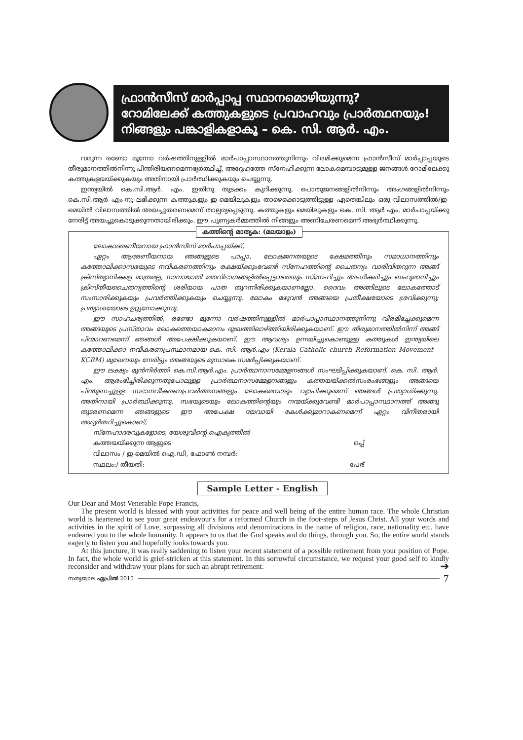ഫ്രാൻസീസ് മാർപ്പാപ്പ സ്ഥാനമൊഴിയുന്നു?
റോമിലേക്ക് കത്തുകളുടെ പ്രവാഹവും പ്രാർത്ഥനയും!
നിങ്ങളും പങ്കാളികളാകൂ – കെ. സി. ആർ. എം.
വരുന്ന രണ്ടോ മൂന്നോ വർഷത്തിനുള്ളിൽ മാർപാപ്പാസ്ഥാനത്തുനിന്നും വിരമിക്കുമെന്ന ഫ്രാൻസീസ് മാർപ്പാപ്പയുടെ തീരുമാനത്തിൽനിന്നു പിന്തിരിയണമെന്നഭ്യർത്ഥിച്ച്, അദ്ദേഹത്തേ സ്നേഹിക്കുന്ന ലോകമെമ്പാടുമുള്ള ജനങ്ങൾ റോമിലേക്കു കത്തുകളയയ്ക്കുകയും അതിനായി പ്രാർത്ഥിക്കുകയും ചെയ്യുന്നു.
ഇന്ത്യയിൽ കെ.സി.ആർ. എം. ഇതിനു തുടക്കം കുറിക്കുന്നു. പൊതുജനങ്ങളിൽനിന്നും അംഗങ്ങളിൽനിന്നും കെ.സി.ആർ എം-നു ലഭിക്കുന്ന കത്തുകളും ഇ-മെയിലുകളും താഴെക്കൊടുത്തിട്ടുള്ള ഏതെങ്കിലും ഒരു വിലാസത്തിൽ/ഇ-മെയിൽ വിലാസത്തിൽ അയച്ചുതരണമെന്ന് താല്പര്യപ്പെടുന്നു. കത്തുകളും മെയിലുകളും കെ. സി. ആർ എം. മാർപാപ്പയ്ക്കു നേരിട്ട് അയച്ചുകൊടുക്കുന്നതായിരിക്കും. ഈ പുണ്യകർമ്മത്തിൽ നിങ്ങളും അണിചേരണമെന്ന് അഭ്യർത്ഥിക്കുന്നു.
കത്തിന്റെ മാതൃക: (മലയാളം)
ലോകാദരണീയനായ ഫ്രാൻസീസ് മാർപാപ്പയ്ക്ക്,
ഏറ്റം ആദരണീയനായ ഞങ്ങളുടെ പാപ്പാ, ലോകജനതയുടെ ക്ഷേമത്തിനും സമാധാനത്തിനും കത്തോലിക്കാസഭയുടെ നവീകരണത്തിനും രക്ഷയ്ക്കുംവേണ്ടി സ്നേഹത്തിന്റെ ചൈതന്യം വാരിവിതറുന്ന അങ്ങ് ക്രിസ്ത്യാനികളെ മാത്രമല്ല, നാനാജാതി മതവിഭാഗങ്ങളിൽപ്പെട്ടവരെയും സ്നേഹിച്ചും അംഗീകരിച്ചും ബഹുമാനിച്ചും ക്രിസ്തീയചൈതന്യത്തിന്റെ ശരിയായ പാത തുറന്നിരിക്കുകയാണല്ലോ. ദൈവം അങ്ങിലൂടെ ലോകത്തോട് സംസാരിക്കുകയും പ്രവർത്തിക്കുകയും ചെയ്യുന്നു. ലോകം മഴുവൻ അങ്ങയെ പ്രതീക്ഷയോടെ ശ്രവിക്കുന്നു; പ്രത്യാശയോടെ ഉറ്റുനോക്കുന്നു.
ഈ സാഹചര്യത്തിൽ, രണ്ടോ മൂന്നോ വർഷത്തിനുള്ളിൽ മാർപാപ്പാസ്ഥാനത്തുനിന്നു വിരമിച്ചേക്കുമെന്ന അങ്ങയുടെ പ്രസ്താവം ലോകത്തെയാകമാനം ദുഃഖത്തിലാഴ്ത്തിയിരിക്കുകയാണ്. ഈ തീരുമാനത്തിൽനിന്ന് അങ്ങ് പിന്മാറണമെന്ന് ഞങ്ങൾ അപേക്ഷിക്കുകയാണ്. ഈ ആവശ്യം ഉന്നയിച്ചുകൊണ്ടുള്ള കത്തുകൾ ഇന്ത്യയിലെ കത്തോലിക്കാ നവീകരണപ്രസ്ഥാനമായ കെ. സി. ആർ.എം (Kerala Catholic church Reformation Movement - KCRM) മുഖേനയും നേരിട്ടും അങ്ങയുടെ മുമ്പാകെ സമർപ്പിക്കുകയാണ്.
ഈ ലക്ഷ്യം മുൻനിർത്തി കെ.സി.ആർ.എം. പ്രാർത്ഥനാസമ്മേളനങ്ങൾ സംഘടിപ്പിക്കുകയാണ്. കെ. സി. ആർ. എം. ആരംഭിച്ചിരിക്കുന്നതുപോലുള്ള പ്രാർത്ഥനാസമ്മേളനങ്ങളും കത്തയയ്ക്കൽസംരംഭങ്ങളും അങ്ങയെ പിന്തുണച്ചുള്ള സഭാനവീകരണപ്രവർത്തനങ്ങളും ലോകമെമ്പാടും വ്യാപിക്കുമെന്ന് ഞങ്ങൾ പ്രത്യാശിക്കുന്നു. അതിനായി പ്രാർത്ഥിക്കുന്നു. സഭയുടെയും ലോകത്തിന്റെയും നന്മയ്ക്കുവേണ്ടി മാർപാപ്പാസ്ഥാനത്ത് അങ്ങു തുടരണമെന്ന ഞങ്ങളുടെ ഈ അപേക്ഷ ദയവായി കേൾക്കുമാറാകണമെന്ന് ഏറ്റം വിനീതരായി അഭ്യർത്ഥിച്ചുകൊണ്ട്,
സ്നേഹാദരവുകളോടെ, യേശുവിന്റെ ഐക്യത്തിൽ
കത്തയയ്ക്കുന്ന ആളുടെ ഒപ്പ്
വിലാസം / ഇ-മെയിൽ ഐ.ഡി, ഫോൺ നമ്പർ:
സ്ഥലം:/ തീയതി: പേര്
Sample Letter - English
Our Dear and Most Venerable Pope Francis,
The present world is blessed with your activities for peace and well being of the entire human race. The whole Christian world is heartened to see your great endeavour's for a reformed Church in the foot-steps of Jesus Christ. All your words and activities in the spirit of Love, surpassing all divisions and denominations in the name of religion, race, nationality etc. have endeared you to the whole humanity. It appears to us that the God speaks and do things, through you. So, the entire world stands eagerly to listen you and hopefully looks towards you.
At this juncture, it was really saddening to listen your recent statement of a possible retirement from your position of Pope. In fact, the whole world is grief-stricken at this statement. In this sorrowful circumstance, we request your good self to kindly reconsider and withdraw your plans for such an abrupt retirement. ➔
സത്യജ്വാല ഏപ്രിൽ 2015 7